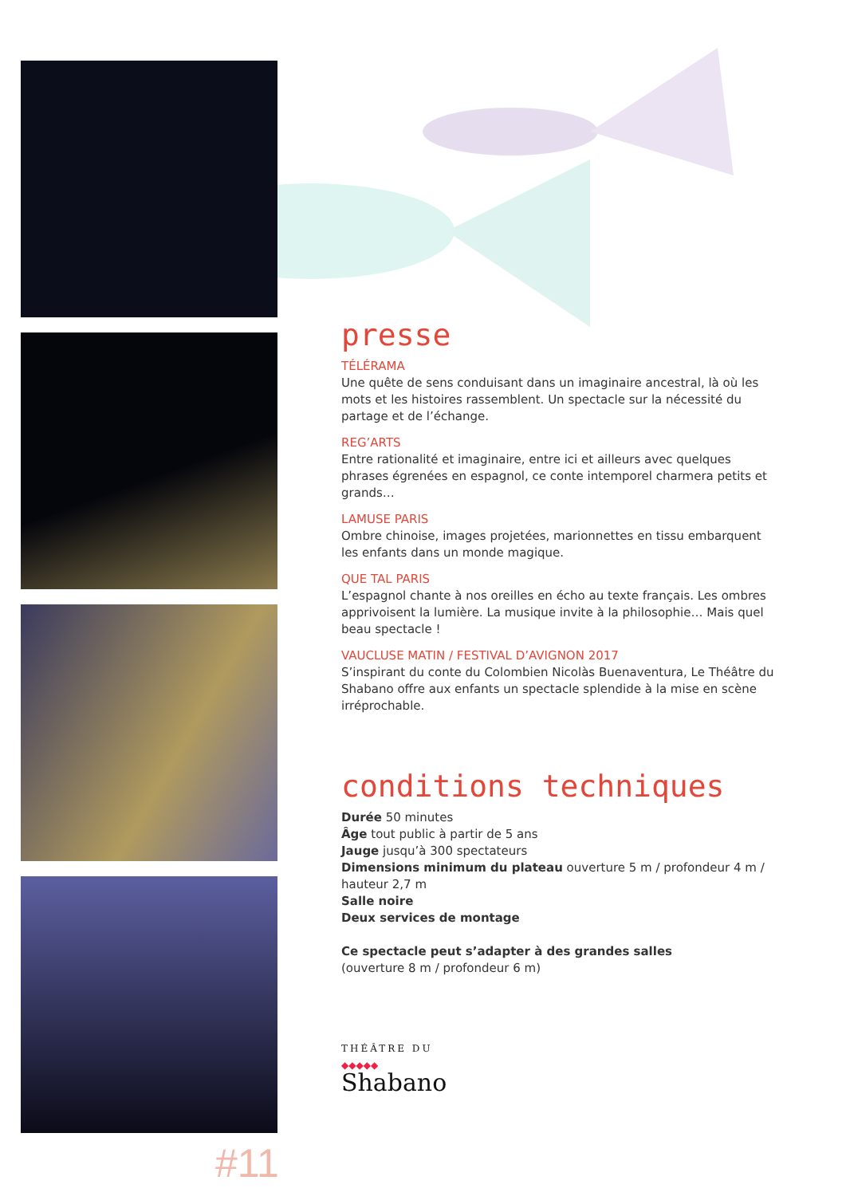#11
presse
TÉLÉRAMA
Une quête de sens conduisant dans un imaginaire ancestral, là où les mots et les histoires rassemblent. Un spectacle sur la nécessité du partage et de l’échange.
REG’ARTS
Entre rationalité et imaginaire, entre ici et ailleurs avec quelques phrases égrenées en espagnol, ce conte intemporel charmera petits et grands…
LAMUSE PARIS
Ombre chinoise, images projetées, marionnettes en tissu embarquent les enfants dans un monde magique.
QUE TAL PARIS
L’espagnol chante à nos oreilles en écho au texte français. Les ombres apprivoisent la lumière. La musique invite à la philosophie… Mais quel beau spectacle !
VAUCLUSE MATIN / FESTIVAL D’AVIGNON 2017
S’inspirant du conte du Colombien Nicolàs Buenaventura, Le Théâtre du Shabano offre aux enfants un spectacle splendide à la mise en scène irréprochable.
conditions techniques
Durée 50 minutes
Âge tout public à partir de 5 ans
Jauge jusqu’à 300 spectateurs
Dimensions minimum du plateau ouverture 5 m / profondeur 4 m / hauteur 2,7 m
Salle noire
Deux services de montage
Ce spectacle peut s’adapter à des grandes salles
(ouverture 8 m / profondeur 6 m)
THÉÂTRE DU
◆◆◆◆◆
Shabano